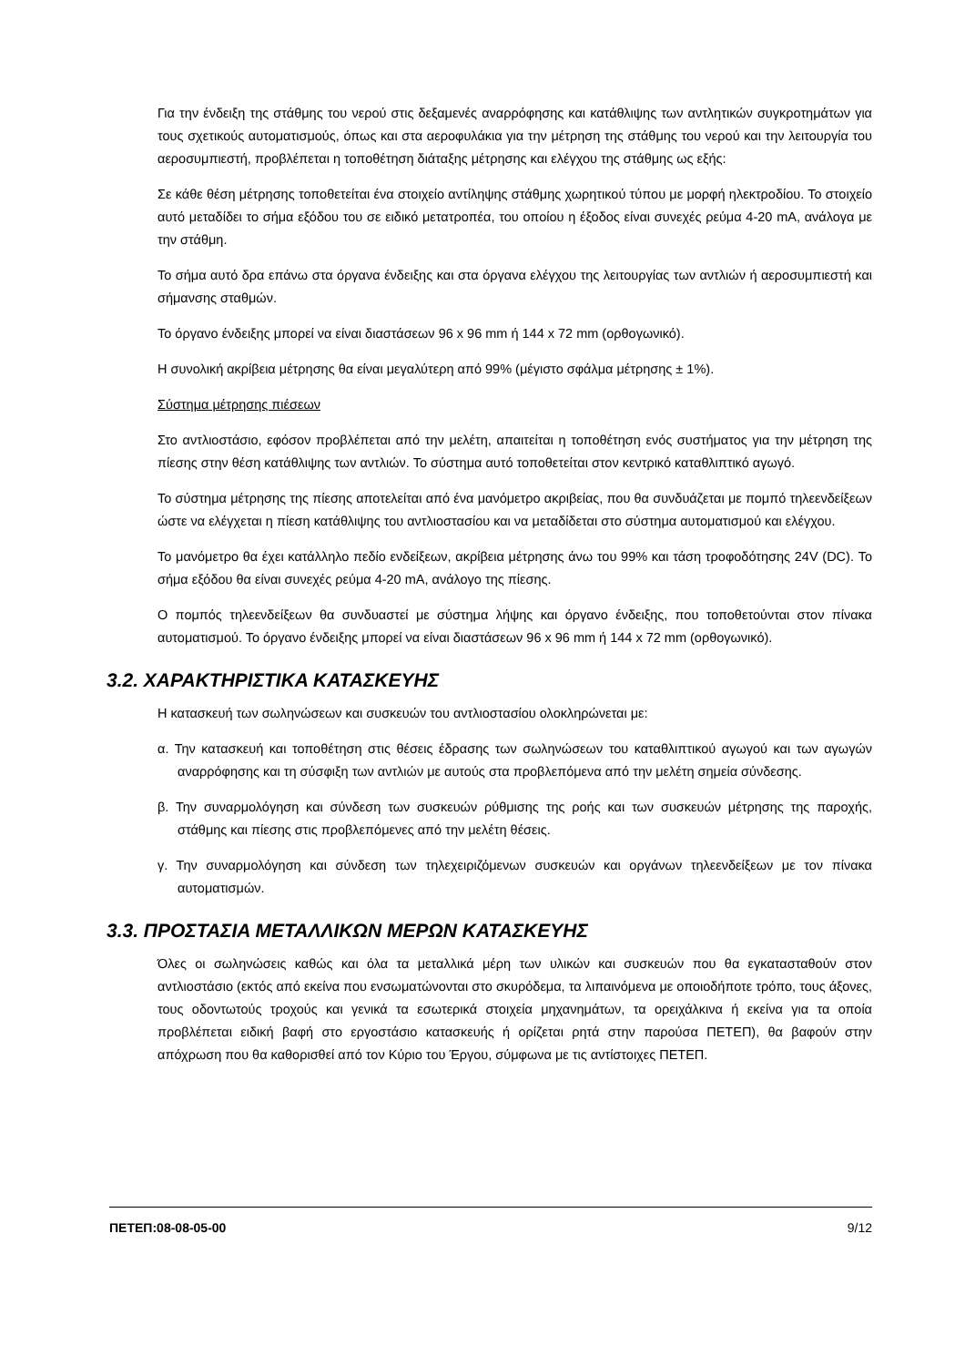Για την ένδειξη της στάθμης του νερού στις δεξαμενές αναρρόφησης και κατάθλιψης των αντλητικών συγκροτημάτων για τους σχετικούς αυτοματισμούς, όπως και στα αεροφυλάκια για την μέτρηση της στάθμης του νερού και την λειτουργία του αεροσυμπιεστή, προβλέπεται η τοποθέτηση διάταξης μέτρησης και ελέγχου της στάθμης ως εξής:
Σε κάθε θέση μέτρησης τοποθετείται ένα στοιχείο αντίληψης στάθμης χωρητικού τύπου με μορφή ηλεκτροδίου. Το στοιχείο αυτό μεταδίδει το σήμα εξόδου του σε ειδικό μετατροπέα, του οποίου η έξοδος είναι συνεχές ρεύμα 4-20 mA, ανάλογα με την στάθμη.
Το σήμα αυτό δρα επάνω στα όργανα ένδειξης και στα όργανα ελέγχου της λειτουργίας των αντλιών ή αεροσυμπιεστή και σήμανσης σταθμών.
Το όργανο ένδειξης μπορεί να είναι διαστάσεων 96 x 96 mm ή 144 x 72 mm (ορθογωνικό).
Η συνολική ακρίβεια μέτρησης θα είναι μεγαλύτερη από 99% (μέγιστο σφάλμα μέτρησης ± 1%).
Σύστημα μέτρησης πιέσεων
Στο αντλιοστάσιο, εφόσον προβλέπεται από την μελέτη, απαιτείται η τοποθέτηση ενός συστήματος για την μέτρηση της πίεσης στην θέση κατάθλιψης των αντλιών. Το σύστημα αυτό τοποθετείται στον κεντρικό καταθλιπτικό αγωγό.
Το σύστημα μέτρησης της πίεσης αποτελείται από ένα μανόμετρο ακριβείας, που θα συνδυάζεται με πομπό τηλεενδείξεων ώστε να ελέγχεται η πίεση κατάθλιψης του αντλιοστασίου και να μεταδίδεται στο σύστημα αυτοματισμού και ελέγχου.
Το μανόμετρο θα έχει κατάλληλο πεδίο ενδείξεων, ακρίβεια μέτρησης άνω του 99% και τάση τροφοδότησης 24V (DC). Το σήμα εξόδου θα είναι συνεχές ρεύμα 4-20 mA, ανάλογο της πίεσης.
Ο πομπός τηλεενδείξεων θα συνδυαστεί με σύστημα λήψης και όργανο ένδειξης, που τοποθετούνται στον πίνακα αυτοματισμού. Το όργανο ένδειξης μπορεί να είναι διαστάσεων 96 x 96 mm ή 144 x 72 mm (ορθογωνικό).
3.2. ΧΑΡΑΚΤΗΡΙΣΤΙΚΑ ΚΑΤΑΣΚΕΥΗΣ
Η κατασκευή των σωληνώσεων και συσκευών του αντλιοστασίου ολοκληρώνεται με:
α. Την κατασκευή και τοποθέτηση στις θέσεις έδρασης των σωληνώσεων του καταθλιπτικού αγωγού και των αγωγών αναρρόφησης και τη σύσφιξη των αντλιών με αυτούς στα προβλεπόμενα από την μελέτη σημεία σύνδεσης.
β. Την συναρμολόγηση και σύνδεση των συσκευών ρύθμισης της ροής και των συσκευών μέτρησης της παροχής, στάθμης και πίεσης στις προβλεπόμενες από την μελέτη θέσεις.
γ. Την συναρμολόγηση και σύνδεση των τηλεχειριζόμενων συσκευών και οργάνων τηλεενδείξεων με τον πίνακα αυτοματισμών.
3.3. ΠΡΟΣΤΑΣΙΑ ΜΕΤΑΛΛΙΚΩΝ ΜΕΡΩΝ ΚΑΤΑΣΚΕΥΗΣ
Όλες οι σωληνώσεις καθώς και όλα τα μεταλλικά μέρη των υλικών και συσκευών που θα εγκατασταθούν στον αντλιοστάσιο (εκτός από εκείνα που ενσωματώνονται στο σκυρόδεμα, τα λιπαινόμενα με οποιοδήποτε τρόπο, τους άξονες, τους οδοντωτούς τροχούς και γενικά τα εσωτερικά στοιχεία μηχανημάτων, τα ορειχάλκινα ή εκείνα για τα οποία προβλέπεται ειδική βαφή στο εργοστάσιο κατασκευής ή ορίζεται ρητά στην παρούσα ΠΕΤΕΠ), θα βαφούν στην απόχρωση που θα καθορισθεί από τον Κύριο του Έργου, σύμφωνα με τις αντίστοιχες ΠΕΤΕΠ.
ΠΕΤΕΠ:08-08-05-00 9/12